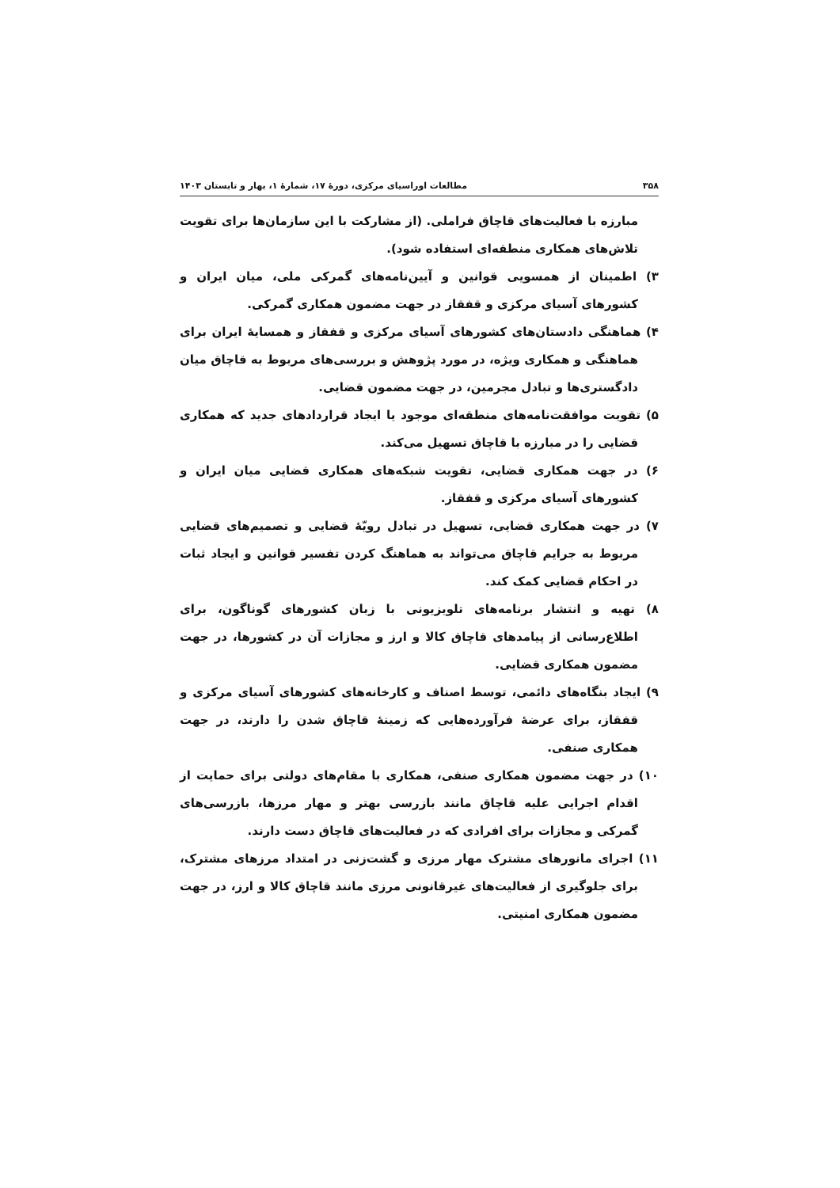۳۵۸ مطالعات اوراسیای مرکزی، دورهٔ ۱۷، شمارهٔ ۱، بهار و تابستان ۱۴۰۳
مبارزه با فعالیت‌های قاچاق فراملی. (از مشارکت با این سازمان‌ها برای تقویت تلاش‌های همکاری منطقه‌ای استفاده شود).
۳) اطمینان از همسویی قوانین و آیین‌نامه‌های گمرکی ملی، میان ایران و کشورهای آسیای مرکزی و قفقاز در جهت مضمون همکاری گمرکی.
۴) هماهنگی دادستان‌های کشورهای آسیای مرکزی و قفقاز و همسایهٔ ایران برای هماهنگی و همکاری ویژه، در مورد پژوهش و بررسی‌های مربوط به قاچاق میان دادگستری‌ها و تبادل مجرمین، در جهت مضمون قضایی.
۵) تقویت موافقت‌نامه‌های منطقه‌ای موجود یا ایجاد قراردادهای جدید که همکاری قضایی را در مبارزه با قاچاق تسهیل می‌کند.
۶) در جهت همکاری قضایی، تقویت شبکه‌های همکاری قضایی میان ایران و کشورهای آسیای مرکزی و قفقاز.
۷) در جهت همکاری قضایی، تسهیل در تبادل رویّهٔ قضایی و تصمیم‌های قضایی مربوط به جرایم قاچاق می‌تواند به هماهنگ کردن تفسیر قوانین و ایجاد ثبات در احکام قضایی کمک کند.
۸) تهیه و انتشار برنامه‌های تلویزیونی با زبان کشورهای گوناگون، برای اطلاع‌رسانی از پیامدهای قاچاق کالا و ارز و مجازات آن در کشورها، در جهت مضمون همکاری قضایی.
۹) ایجاد بنگاه‌های دائمی، توسط اصناف و کارخانه‌های کشورهای آسیای مرکزی و قفقاز، برای عرضهٔ فرآورده‌هایی که زمینهٔ قاچاق شدن را دارند، در جهت همکاری صنفی.
۱۰) در جهت مضمون همکاری صنفی، همکاری با مقام‌های دولتی برای حمایت از اقدام اجرایی علیه قاچاق مانند بازرسی بهتر و مهار مرزها، بازرسی‌های گمرکی و مجازات برای افرادی که در فعالیت‌های قاچاق دست دارند.
۱۱) اجرای مانورهای مشترک مهار مرزی و گشت‌زنی در امتداد مرزهای مشترک، برای جلوگیری از فعالیت‌های غیرقانونی مرزی مانند قاچاق کالا و ارز، در جهت مضمون همکاری امنیتی.